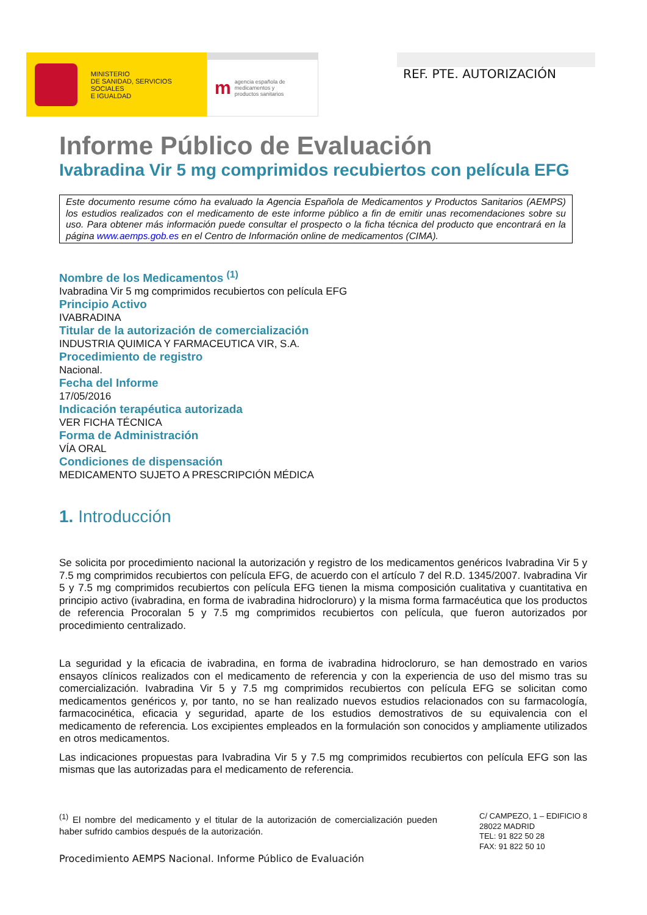MINISTERIO
DE SANIDAD, SERVICIOS SOCIALES
E IGUALDAD
m
agencia española de
medicamentos y
productos sanitarios
REF. PTE. AUTORIZACIÓN
Informe Público de Evaluación
Ivabradina Vir 5 mg comprimidos recubiertos con película EFG
Este documento resume cómo ha evaluado la Agencia Española de Medicamentos y Productos Sanitarios (AEMPS) los estudios realizados con el medicamento de este informe público a fin de emitir unas recomendaciones sobre su uso. Para obtener más información puede consultar el prospecto o la ficha técnica del producto que encontrará en la página www.aemps.gob.es en el Centro de Información online de medicamentos (CIMA).
Nombre de los Medicamentos <sup>(1)</sup>
Ivabradina Vir 5 mg comprimidos recubiertos con película EFG
Principio Activo
IVABRADINA
Titular de la autorización de comercialización
INDUSTRIA QUIMICA Y FARMACEUTICA VIR, S.A.
Procedimiento de registro
Nacional.
Fecha del Informe
17/05/2016
Indicación terapéutica autorizada
VER FICHA TÉCNICA
Forma de Administración
VÍA ORAL
Condiciones de dispensación
MEDICAMENTO SUJETO A PRESCRIPCIÓN MÉDICA
1. Introducción
Se solicita por procedimiento nacional la autorización y registro de los medicamentos genéricos Ivabradina Vir 5 y 7.5 mg comprimidos recubiertos con película EFG, de acuerdo con el artículo 7 del R.D. 1345/2007. Ivabradina Vir 5 y 7.5 mg comprimidos recubiertos con película EFG tienen la misma composición cualitativa y cuantitativa en principio activo (ivabradina, en forma de ivabradina hidrocloruro) y la misma forma farmacéutica que los productos de referencia Procoralan 5 y 7.5 mg comprimidos recubiertos con película, que fueron autorizados por procedimiento centralizado.
La seguridad y la eficacia de ivabradina, en forma de ivabradina hidrocloruro, se han demostrado en varios ensayos clínicos realizados con el medicamento de referencia y con la experiencia de uso del mismo tras su comercialización. Ivabradina Vir 5 y 7.5 mg comprimidos recubiertos con película EFG se solicitan como medicamentos genéricos y, por tanto, no se han realizado nuevos estudios relacionados con su farmacología, farmacocinética, eficacia y seguridad, aparte de los estudios demostrativos de su equivalencia con el medicamento de referencia. Los excipientes empleados en la formulación son conocidos y ampliamente utilizados en otros medicamentos.
Las indicaciones propuestas para Ivabradina Vir 5 y 7.5 mg comprimidos recubiertos con película EFG son las mismas que las autorizadas para el medicamento de referencia.
<sup>(1)</sup> El nombre del medicamento y el titular de la autorización de comercialización pueden haber sufrido cambios después de la autorización.
C/ CAMPEZO, 1 – EDIFICIO 8
28022 MADRID
TEL: 91 822 50 28
FAX: 91 822 50 10
Procedimiento AEMPS Nacional. Informe Público de Evaluación